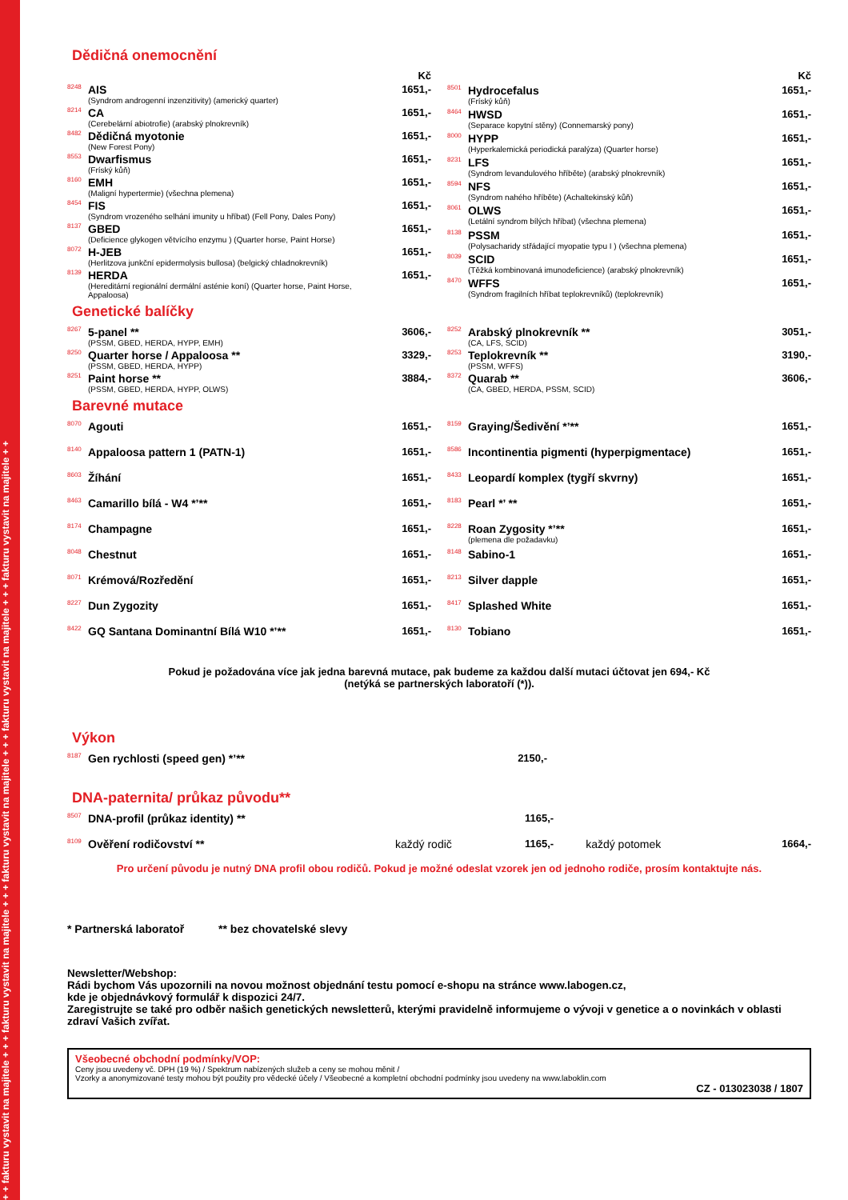+ + fakturu vystavit na majitele + + + fakturu vystavit na majitele + + + fakturu vystavit na majitele + + + fakturu vystavit na majitele + + + fakturu vystavit na majitele + +
Dědičná onemocnění
| | | Kč |
| 8248 | AIS (Syndrom androgenní inzenzitivity) (americký quarter) | 1651,- |
| 8214 | CA (Cerebelární abiotrofie) (arabský plnokrevník) | 1651,- |
| 8482 | Dědičná myotonie (New Forest Pony) | 1651,- |
| 8553 | Dwarfismus (Fríský kůň) | 1651,- |
| 8160 | EMH (Maligní hypertermie) (všechna plemena) | 1651,- |
| 8454 | FIS (Syndrom vrozeného selhání imunity u hříbat) (Fell Pony, Dales Pony) | 1651,- |
| 8137 | GBED (Deficience glykogen větvícího enzymu ) (Quarter horse, Paint Horse) | 1651,- |
| 8072 | H-JEB (Herlitzova junkční epidermolysis bullosa) (belgický chladnokrevník) | 1651,- |
| 8139 | HERDA (Hereditární regionální dermální asténie koní) (Quarter horse, Paint Horse, Appaloosa) | 1651,- |
| | | Kč |
| 8501 | Hydrocefalus (Fríský kůň) | 1651,- |
| 8464 | HWSD (Separace kopytní stěny) (Connemarský pony) | 1651,- |
| 8000 | HYPP (Hyperkalemická periodická paralýza) (Quarter horse) | 1651,- |
| 8231 | LFS (Syndrom levandulového hříběte) (arabský plnokrevník) | 1651,- |
| 8594 | NFS (Syndrom nahého hříběte) (Achaltekinský kůň) | 1651,- |
| 8061 | OLWS (Letální syndrom bílých hříbat) (všechna plemena) | 1651,- |
| 8138 | PSSM (Polysacharidy střádající myopatie typu I ) (všechna plemena) | 1651,- |
| 8039 | SCID (Těžká kombinovaná imunodeficience) (arabský plnokrevník) | 1651,- |
| 8470 | WFFS (Syndrom fragilních hříbat teplokrevníků) (teplokrevník) | 1651,- |
Genetické balíčky
| 8267 | 5-panel ** (PSSM, GBED, HERDA, HYPP, EMH) | 3606,- |
| 8250 | Quarter horse / Appaloosa ** (PSSM, GBED, HERDA, HYPP) | 3329,- |
| 8251 | Paint horse ** (PSSM, GBED, HERDA, HYPP, OLWS) | 3884,- |
| 8252 | Arabský plnokrevník ** (CA, LFS, SCID) | 3051,- |
| 8253 | Teplokrevník ** (PSSM, WFFS) | 3190,- |
| 8372 | Quarab ** (CA, GBED, HERDA, PSSM, SCID) | 3606,- |
Barevné mutace
| 8070 | Agouti | 1651,- |
| 8140 | Appaloosa pattern 1 (PATN-1) | 1651,- |
| 8603 | Žíhání | 1651,- |
| 8463 | Camarillo bílá - W4 *’** | 1651,- |
| 8174 | Champagne | 1651,- |
| 8048 | Chestnut | 1651,- |
| 8071 | Krémová/Rozředění | 1651,- |
| 8227 | Dun Zygozity | 1651,- |
| 8422 | GQ Santana Dominantní Bílá W10 *’** | 1651,- |
| 8159 | Graying/Šedivění *’** | 1651,- |
| 8586 | Incontinentia pigmenti (hyperpigmentace) | 1651,- |
| 8433 | Leopardí komplex (tygří skvrny) | 1651,- |
| 8183 | Pearl *’ ** | 1651,- |
| 8228 | Roan Zygosity *’** (plemena dle požadavku) | 1651,- |
| 8148 | Sabino-1 | 1651,- |
| 8213 | Silver dapple | 1651,- |
| 8417 | Splashed White | 1651,- |
| 8130 | Tobiano | 1651,- |
Pokud je požadována více jak jedna barevná mutace, pak budeme za každou další mutaci účtovat jen 694,- Kč
(netýká se partnerských laboratoří (*)).
Výkon
| 8187 | Gen rychlosti (speed gen) *’** | 2150,- |
DNA-paternita/ průkaz původu**
| 8507 | DNA-profil (průkaz identity) ** | | 1165,- | | |
| 8109 | Ověření rodičovství ** | každý rodič | 1165,- | každý potomek | 1664,- |
Pro určení původu je nutný DNA profil obou rodičů. Pokud je možné odeslat vzorek jen od jednoho rodiče, prosím kontaktujte nás.
* Partnerská laboratoř ** bez chovatelské slevy
Newsletter/Webshop:
Rádi bychom Vás upozornili na novou možnost objednání testu pomocí e-shopu na stránce www.labogen.cz,
kde je objednávkový formulář k dispozici 24/7.
Zaregistrujte se také pro odběr našich genetických newsletterů, kterými pravidelně informujeme o vývoji v genetice a o novinkách v oblasti zdraví Vašich zvířat.
Všeobecné obchodní podmínky/VOP:
Ceny jsou uvedeny vč. DPH (19 %) / Spektrum nabízených služeb a ceny se mohou měnit /
Vzorky a anonymizované testy mohou být použity pro vědecké účely / Všeobecné a kompletní obchodní podmínky jsou uvedeny na www.laboklin.com
CZ - 013023038 / 1807